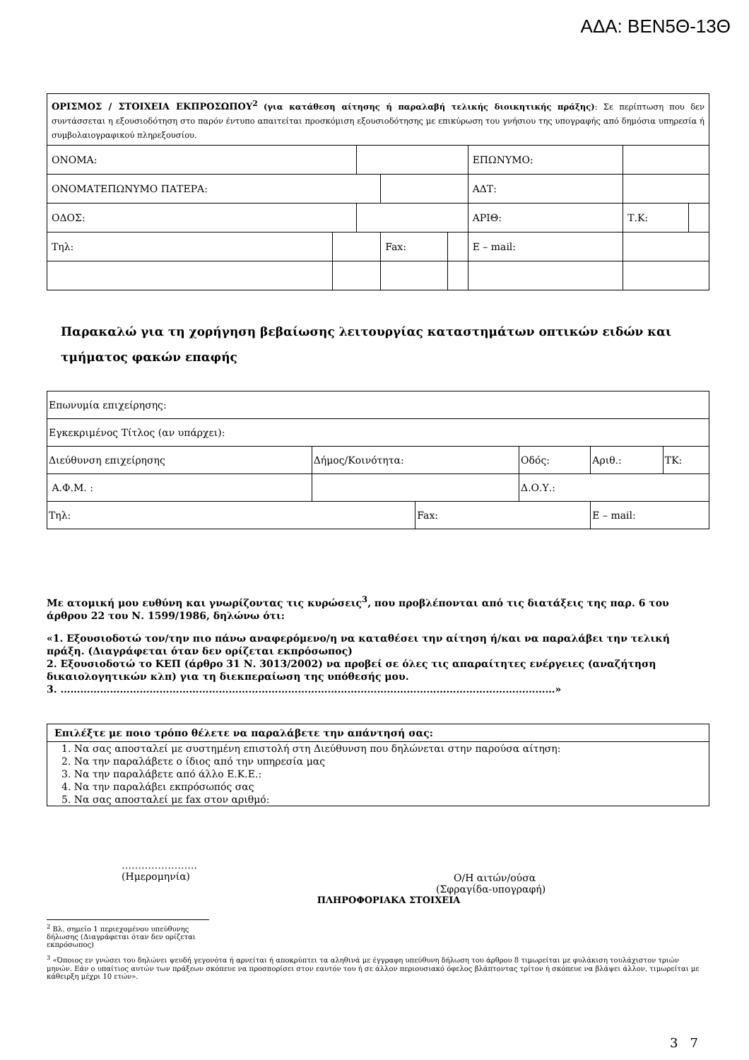ΑΔΑ: ΒΕΝ5Θ-13Θ
| ΟΡΙΣΜΟΣ / ΣΤΟΙΧΕΙΑ ΕΚΠΡΟΣΩΠΟΥ<sup>2</sup> (για κατάθεση αίτησης ή παραλαβή τελικής διοικητικής πράξης) : Σε περίπτωση που δεν συντάσσεται η εξουσιοδότηση στο παρόν έντυπο απαιτείται προσκόμιση εξουσιοδότησης με επικύρωση του γνήσιου της υπογραφής από δημόσια υπηρεσία ή συμβολαιογραφικού πληρεξουσίου. | | | | | | | |
| ΟΝΟΜΑ: | | | | | ΕΠΩΝΥΜΟ: | | |
| ΟΝΟΜΑΤΕΠΩΝΥΜΟ ΠΑΤΕΡΑ: | | | | | ΑΔΤ: | | |
| ΟΔΟΣ: | | | | | ΑΡΙΘ: | Τ.Κ: | |
| Τηλ: | | | Fax: | | Ε – mail: | | |
Παρακαλώ για τη χορήγηση βεβαίωσης λειτουργίας καταστημάτων οπτικών ειδών και τμήματος φακών επαφής
| Επωνυμία επιχείρησης: | | | | | |
| Εγκεκριμένος Τίτλος (αν υπάρχει): | | | | | |
| Διεύθυνση επιχείρησης | Δήμος/Κοινότητα: | | Οδός: | Αριθ.: | ΤΚ: |
| Α.Φ.Μ. : | | | Δ.Ο.Υ.: | | |
| Τηλ: | | Fax: | | Ε – mail: | |
Με ατομική μου ευθύνη και γνωρίζοντας τις κυρώσεις<sup>3</sup>, που προβλέπονται από τις διατάξεις της παρ. 6 του άρθρου 22 του Ν. 1599/1986, δηλώνω ότι:
«1. Εξουσιοδοτώ τον/την πιο πάνω αναφερόμενο/η να καταθέσει την αίτηση ή/και να παραλάβει την τελική πράξη. (Διαγράφεται όταν δεν ορίζεται εκπρόσωπος)
2. Εξουσιοδοτώ το ΚΕΠ (άρθρο 31 Ν. 3013/2002) να προβεί σε όλες τις απαραίτητες ενέργειες (αναζήτηση δικαιολογητικών κλπ) για τη διεκπεραίωση της υπόθεσής μου.
3. ……………………………………………………………………………………………………………………………………»
| Επιλέξτε με ποιο τρόπο θέλετε να παραλάβετε την απάντησή σας: |
| 1. Να σας αποσταλεί με συστημένη επιστολή στη Διεύθυνση που δηλώνεται στην παρούσα αίτηση: |
| 2. Να την παραλάβετε ο ίδιος από την υπηρεσία μας |
| 3. Να την παραλάβετε από άλλο Ε.Κ.Ε.: |
| 4. Να την παραλάβει εκπρόσωπός σας |
| 5. Να σας αποσταλεί με fax στον αριθμό: |
…………………..
(Ημερομηνία)
Ο/Η αιτών/ούσα
(Σφραγίδα-υπογραφή)
ΠΛΗΡΟΦΟΡΙΑΚΑ ΣΤΟΙΧΕΙΑ
<sup>2</sup> Βλ. σημείο 1 περιεχομένου υπεύθυνης δήλωσης (Διαγράφεται όταν δεν ορίζεται εκπρόσωπος)
<sup>3</sup> «Όποιος εν γνώσει του δηλώνει ψευδή γεγονότα ή αρνείται ή αποκρύπτει τα αληθινά με έγγραφη υπεύθυνη δήλωση του άρθρου 8 τιμωρείται με φυλάκιση τουλάχιστον τριών μηνών. Εάν ο υπαίτιος αυτών των πράξεων σκόπευε να προσπορίσει στον εαυτόν του ή σε άλλον περιουσιακό όφελος βλάπτοντας τρίτον ή σκόπευε να βλάψει άλλον, τιμωρείται με κάθειρξη μέχρι 10 ετών».
3 7